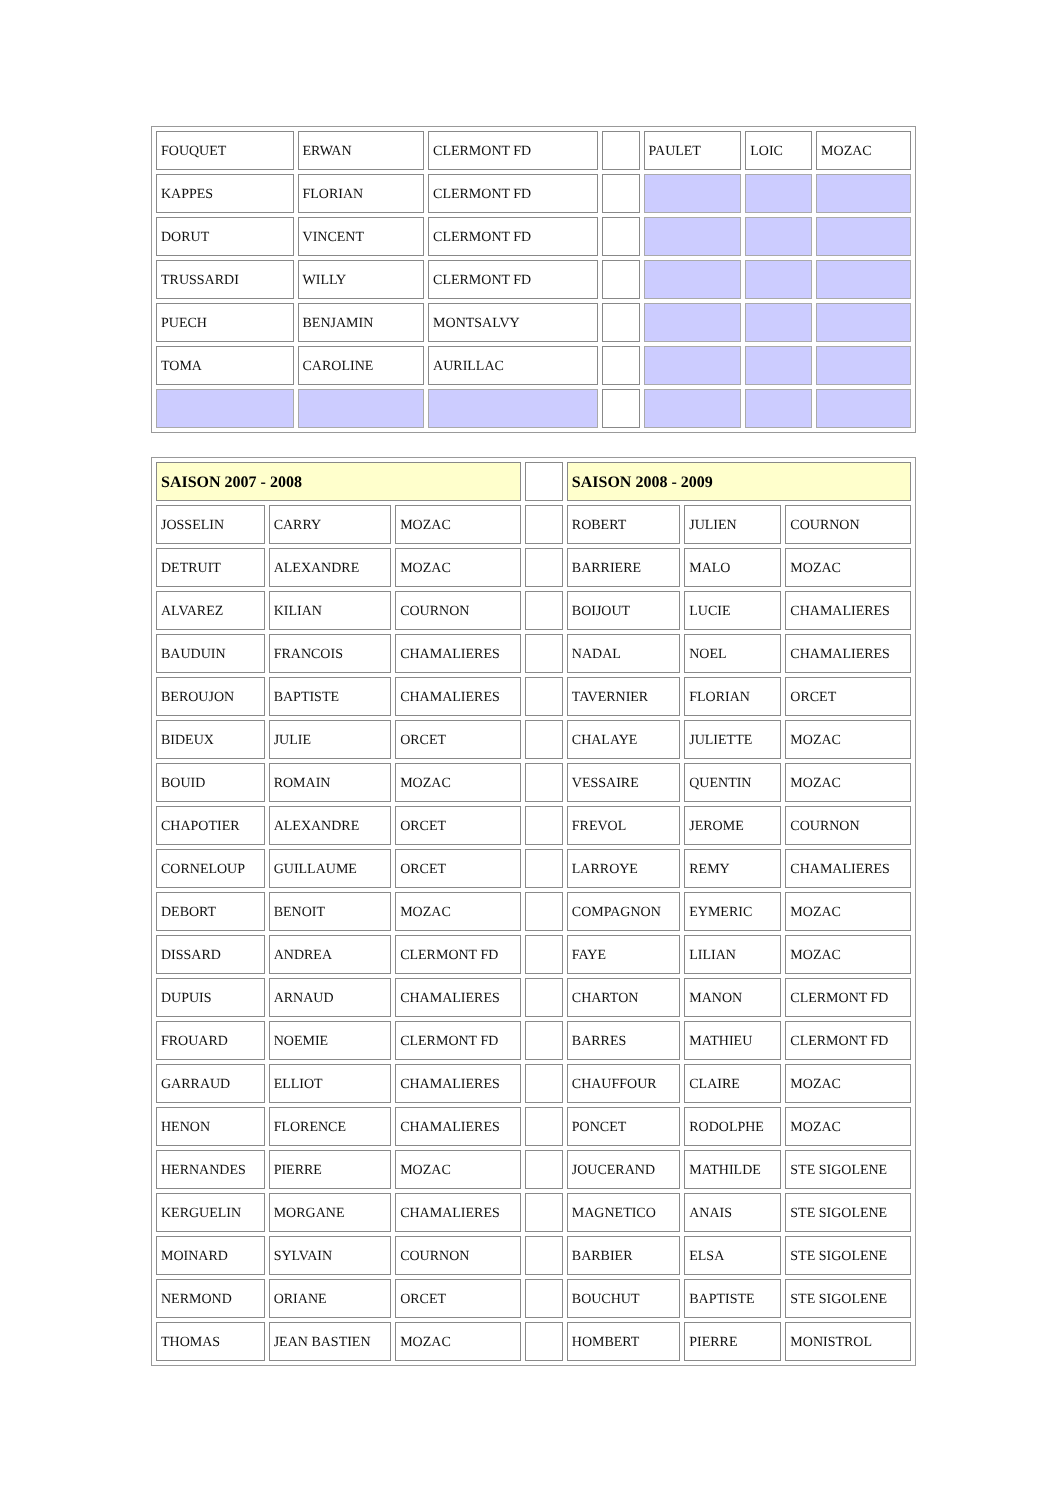| FOUQUET | ERWAN | CLERMONT FD | | PAULET | LOIC | MOZAC |
| KAPPES | FLORIAN | CLERMONT FD | | | | |
| DORUT | VINCENT | CLERMONT FD | | | | |
| TRUSSARDI | WILLY | CLERMONT FD | | | | |
| PUECH | BENJAMIN | MONTSALVY | | | | |
| TOMA | CAROLINE | AURILLAC | | | | |
| SAISON 2007 - 2008 | | | | SAISON 2008 - 2009 | | |
| JOSSELIN | CARRY | MOZAC | | ROBERT | JULIEN | COURNON |
| DETRUIT | ALEXANDRE | MOZAC | | BARRIERE | MALO | MOZAC |
| ALVAREZ | KILIAN | COURNON | | BOIJOUT | LUCIE | CHAMALIERES |
| BAUDUIN | FRANCOIS | CHAMALIERES | | NADAL | NOEL | CHAMALIERES |
| BEROUJON | BAPTISTE | CHAMALIERES | | TAVERNIER | FLORIAN | ORCET |
| BIDEUX | JULIE | ORCET | | CHALAYE | JULIETTE | MOZAC |
| BOUID | ROMAIN | MOZAC | | VESSAIRE | QUENTIN | MOZAC |
| CHAPOTIER | ALEXANDRE | ORCET | | FREVOL | JEROME | COURNON |
| CORNELOUP | GUILLAUME | ORCET | | LARROYE | REMY | CHAMALIERES |
| DEBORT | BENOIT | MOZAC | | COMPAGNON | EYMERIC | MOZAC |
| DISSARD | ANDREA | CLERMONT FD | | FAYE | LILIAN | MOZAC |
| DUPUIS | ARNAUD | CHAMALIERES | | CHARTON | MANON | CLERMONT FD |
| FROUARD | NOEMIE | CLERMONT FD | | BARRES | MATHIEU | CLERMONT FD |
| GARRAUD | ELLIOT | CHAMALIERES | | CHAUFFOUR | CLAIRE | MOZAC |
| HENON | FLORENCE | CHAMALIERES | | PONCET | RODOLPHE | MOZAC |
| HERNANDES | PIERRE | MOZAC | | JOUCERAND | MATHILDE | STE SIGOLENE |
| KERGUELIN | MORGANE | CHAMALIERES | | MAGNETICO | ANAIS | STE SIGOLENE |
| MOINARD | SYLVAIN | COURNON | | BARBIER | ELSA | STE SIGOLENE |
| NERMOND | ORIANE | ORCET | | BOUCHUT | BAPTISTE | STE SIGOLENE |
| THOMAS | JEAN BASTIEN | MOZAC | | HOMBERT | PIERRE | MONISTROL |